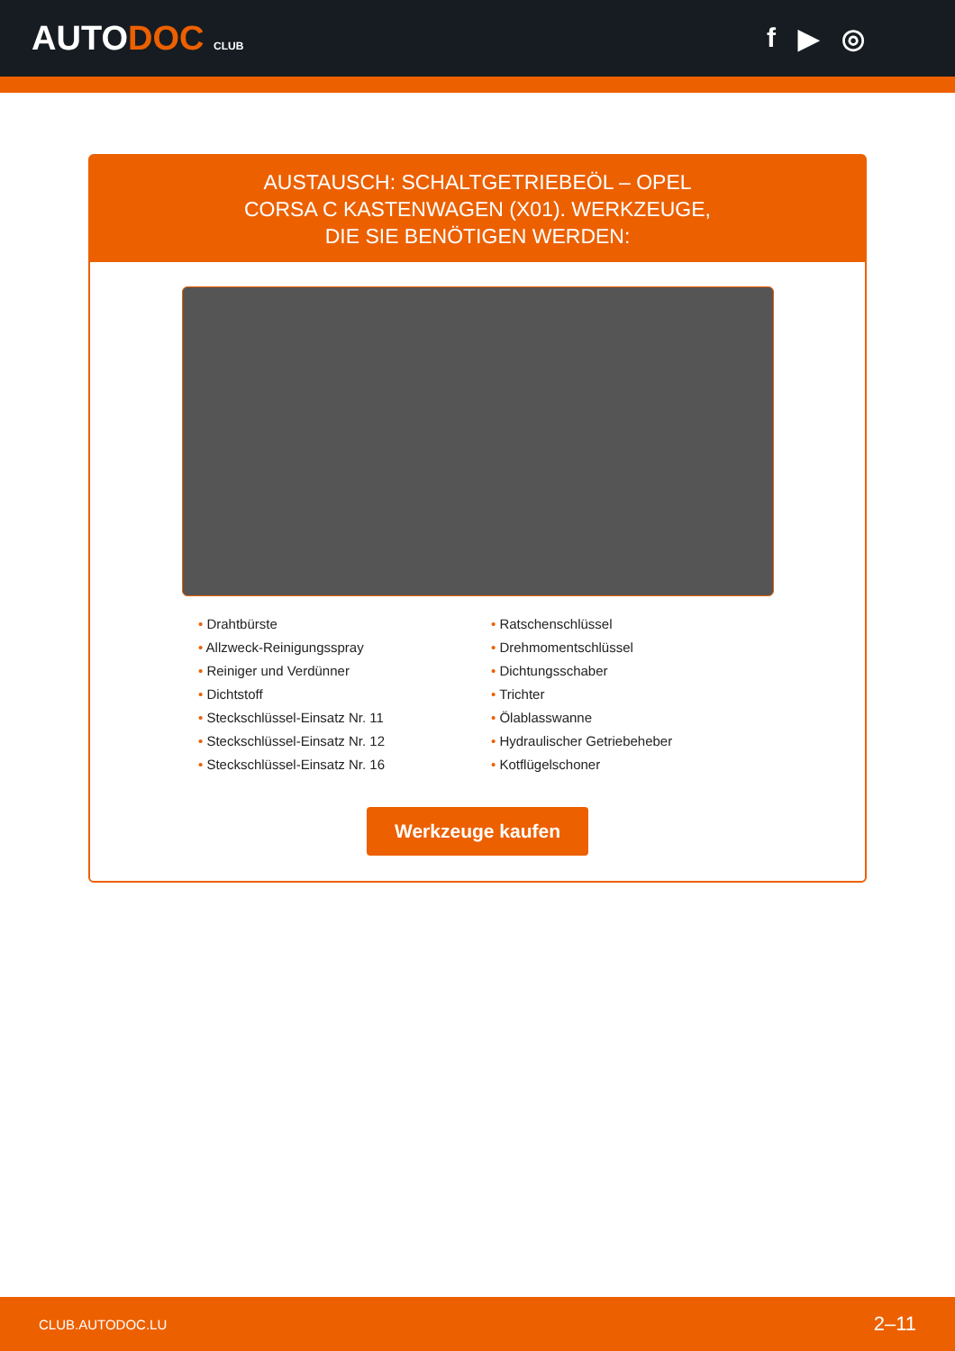AUTODOC CLUB
f ▶ ◎
AUSTAUSCH: SCHALTGETRIEBEÖL – OPEL CORSA C KASTENWAGEN (X01). WERKZEUGE, DIE SIE BENÖTIGEN WERDEN:
• Drahtbürste
• Allzweck-Reinigungsspray
• Reiniger und Verdünner
• Dichtstoff
• Steckschlüssel-Einsatz Nr. 11
• Steckschlüssel-Einsatz Nr. 12
• Steckschlüssel-Einsatz Nr. 16
• Ratschenschlüssel
• Drehmomentschlüssel
• Dichtungsschaber
• Trichter
• Ölablasswanne
• Hydraulischer Getriebeheber
• Kotflügelschoner
Werkzeuge kaufen
CLUB.AUTODOC.LU 2–11